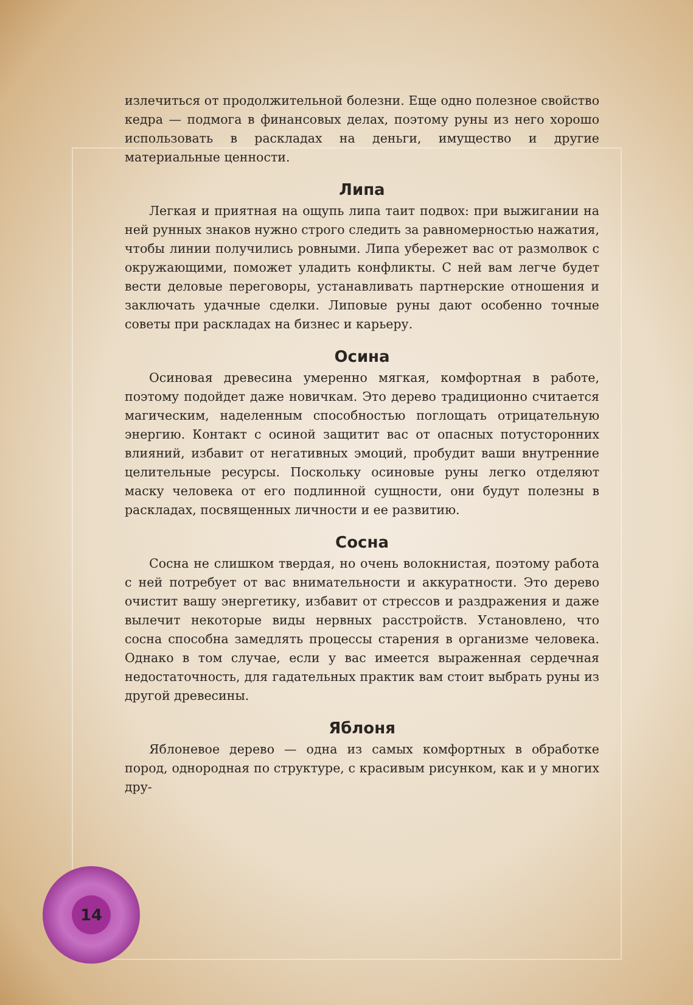излечиться от продолжительной болезни. Еще одно полезное свойство кедра — подмога в финансовых делах, поэтому руны из него хорошо использовать в раскладах на деньги, имущество и другие материальные ценности.
Липа
Легкая и приятная на ощупь липа таит подвох: при выжигании на ней рунных знаков нужно строго следить за равномерностью нажатия, чтобы линии получились ровными. Липа убережет вас от размолвок с окружающими, поможет уладить конфликты. С ней вам легче будет вести деловые переговоры, устанавливать партнерские отношения и заключать удачные сделки. Липовые руны дают особенно точные советы при раскладах на бизнес и карьеру.
Осина
Осиновая древесина умеренно мягкая, комфортная в работе, поэтому подойдет даже новичкам. Это дерево традиционно считается магическим, наделенным способностью поглощать отрицательную энергию. Контакт с осиной защитит вас от опасных потусторонних влияний, избавит от негативных эмоций, пробудит ваши внутренние целительные ресурсы. Поскольку осиновые руны легко отделяют маску человека от его подлинной сущности, они будут полезны в раскладах, посвященных личности и ее развитию.
Сосна
Сосна не слишком твердая, но очень волокнистая, поэтому работа с ней потребует от вас внимательности и аккуратности. Это дерево очистит вашу энергетику, избавит от стрессов и раздражения и даже вылечит некоторые виды нервных расстройств. Установлено, что сосна способна замедлять процессы старения в организме человека. Однако в том случае, если у вас имеется выраженная сердечная недостаточность, для гадательных практик вам стоит выбрать руны из другой древесины.
Яблоня
Яблоневое дерево — одна из самых комфортных в обработке пород, однородная по структуре, с красивым рисунком, как и у многих дру-
14